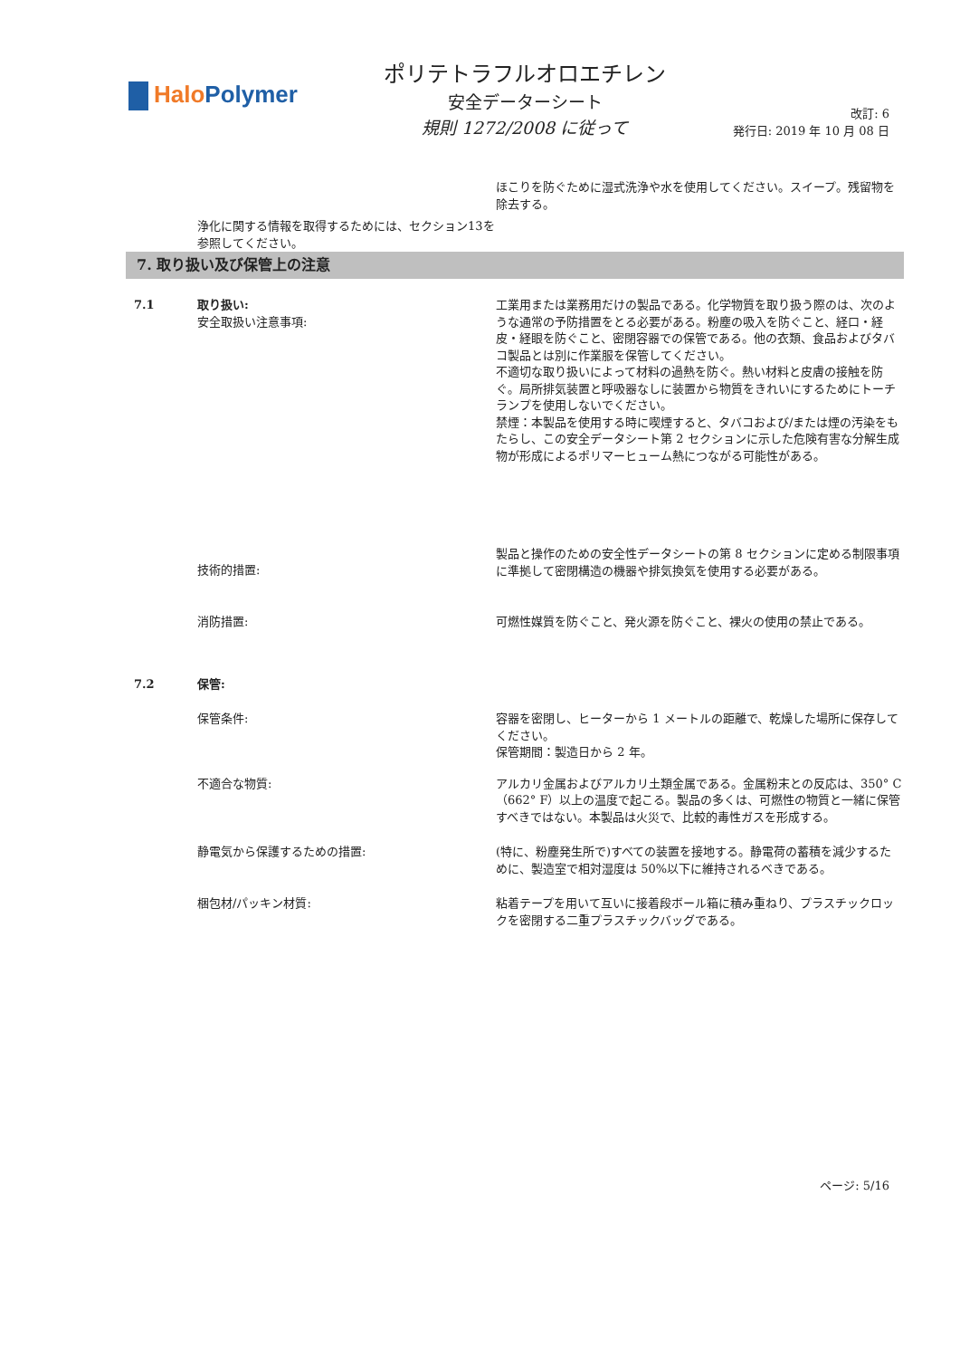Halo Polymer
ポリテトラフルオロエチレン
安全データーシート
規則 1272/2008 に従って
改訂: 6
発行日: 2019 年 10 月 08 日
ほこりを防ぐために湿式洗浄や水を使用してください。スイープ。残留物を除去する。
浄化に関する情報を取得するためには、セクション13を参照してください。
7. 取り扱い及び保管上の注意
7.1 取り扱い:
安全取扱い注意事項:
工業用または業務用だけの製品である。化学物質を取り扱う際のは、次のような通常の予防措置をとる必要がある。粉塵の吸入を防ぐこと、経口・経皮・経眼を防ぐこと、密閉容器での保管である。他の衣類、食品およびタバコ製品とは別に作業服を保管してください。
不適切な取り扱いによって材料の過熱を防ぐ。熱い材料と皮膚の接触を防ぐ。局所排気装置と呼吸器なしに装置から物質をきれいにするためにトーチランプを使用しないでください。
禁煙：本製品を使用する時に喫煙すると、タバコおよび/または煙の汚染をもたらし、この安全データシート第 2 セクションに示した危険有害な分解生成物が形成によるポリマーヒューム熱につながる可能性がある。
技術的措置:
製品と操作のための安全性データシートの第 8 セクションに定める制限事項に準拠して密閉構造の機器や排気換気を使用する必要がある。
消防措置: 可燃性媒質を防ぐこと、発火源を防ぐこと、裸火の使用の禁止である。
7.2 保管:
保管条件: 容器を密閉し、ヒーターから 1 メートルの距離で、乾燥した場所に保存してください。
保管期間：製造日から 2 年。
不適合な物質: アルカリ金属およびアルカリ土類金属である。金属粉末との反応は、350° C（662° F）以上の温度で起こる。製品の多くは、可燃性の物質と一緒に保管すべきではない。本製品は火災で、比較的毒性ガスを形成する。
静電気から保護するための措置: (特に、粉塵発生所で)すべての装置を接地する。静電荷の蓄積を減少するために、製造室で相対湿度は 50%以下に維持されるべきである。
梱包材/パッキン材質: 粘着テープを用いて互いに接着段ボール箱に積み重ねり、プラスチックロックを密閉する二重プラスチックバッグである。
ページ: 5/16